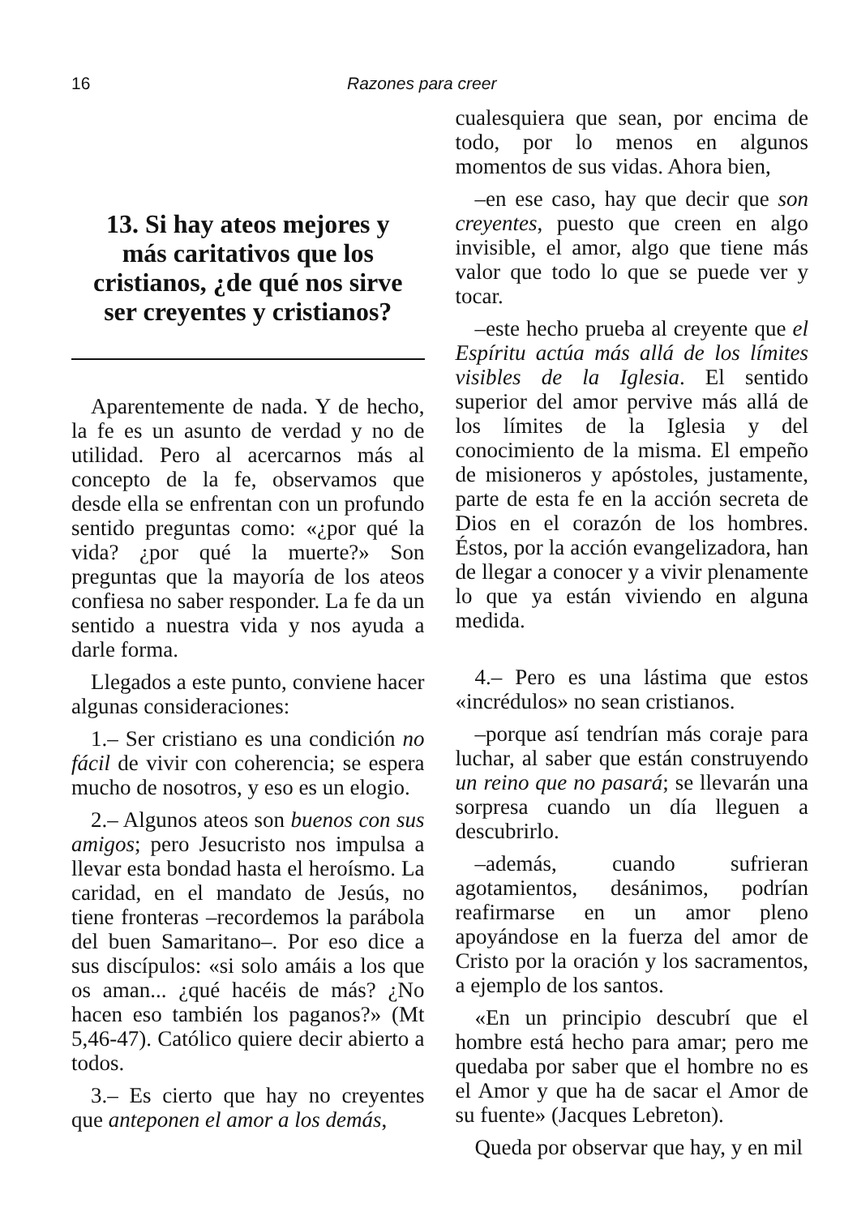16 Razones para creer
13. Si hay ateos mejores y más caritativos que los cristianos, ¿de qué nos sirve ser creyentes y cristianos?
Aparentemente de nada. Y de hecho, la fe es un asunto de verdad y no de utilidad. Pero al acercarnos más al concepto de la fe, observamos que desde ella se enfrentan con un profundo sentido preguntas como: «¿por qué la vida? ¿por qué la muerte?» Son preguntas que la mayoría de los ateos confiesa no saber responder. La fe da un sentido a nuestra vida y nos ayuda a darle forma.
Llegados a este punto, conviene hacer algunas consideraciones:
1.– Ser cristiano es una condición no fácil de vivir con coherencia; se espera mucho de nosotros, y eso es un elogio.
2.– Algunos ateos son buenos con sus amigos; pero Jesucristo nos impulsa a llevar esta bondad hasta el heroísmo. La caridad, en el mandato de Jesús, no tiene fronteras –recordemos la parábola del buen Samaritano–. Por eso dice a sus discípulos: «si solo amáis a los que os aman... ¿qué hacéis de más? ¿No hacen eso también los paganos?» (Mt 5,46-47). Católico quiere decir abierto a todos.
3.– Es cierto que hay no creyentes que anteponen el amor a los demás,
cualesquiera que sean, por encima de todo, por lo menos en algunos momentos de sus vidas. Ahora bien,
–en ese caso, hay que decir que son creyentes, puesto que creen en algo invisible, el amor, algo que tiene más valor que todo lo que se puede ver y tocar.
–este hecho prueba al creyente que el Espíritu actúa más allá de los límites visibles de la Iglesia. El sentido superior del amor pervive más allá de los límites de la Iglesia y del conocimiento de la misma. El empeño de misioneros y apóstoles, justamente, parte de esta fe en la acción secreta de Dios en el corazón de los hombres. Éstos, por la acción evangelizadora, han de llegar a conocer y a vivir plenamente lo que ya están viviendo en alguna medida.
4.– Pero es una lástima que estos «incrédulos» no sean cristianos.
–porque así tendrían más coraje para luchar, al saber que están construyendo un reino que no pasará; se llevarán una sorpresa cuando un día lleguen a descubrirlo.
–además, cuando sufrieran agotamientos, desánimos, podrían reafirmarse en un amor pleno apoyándose en la fuerza del amor de Cristo por la oración y los sacramentos, a ejemplo de los santos.
«En un principio descubrí que el hombre está hecho para amar; pero me quedaba por saber que el hombre no es el Amor y que ha de sacar el Amor de su fuente» (Jacques Lebreton).
Queda por observar que hay, y en mil